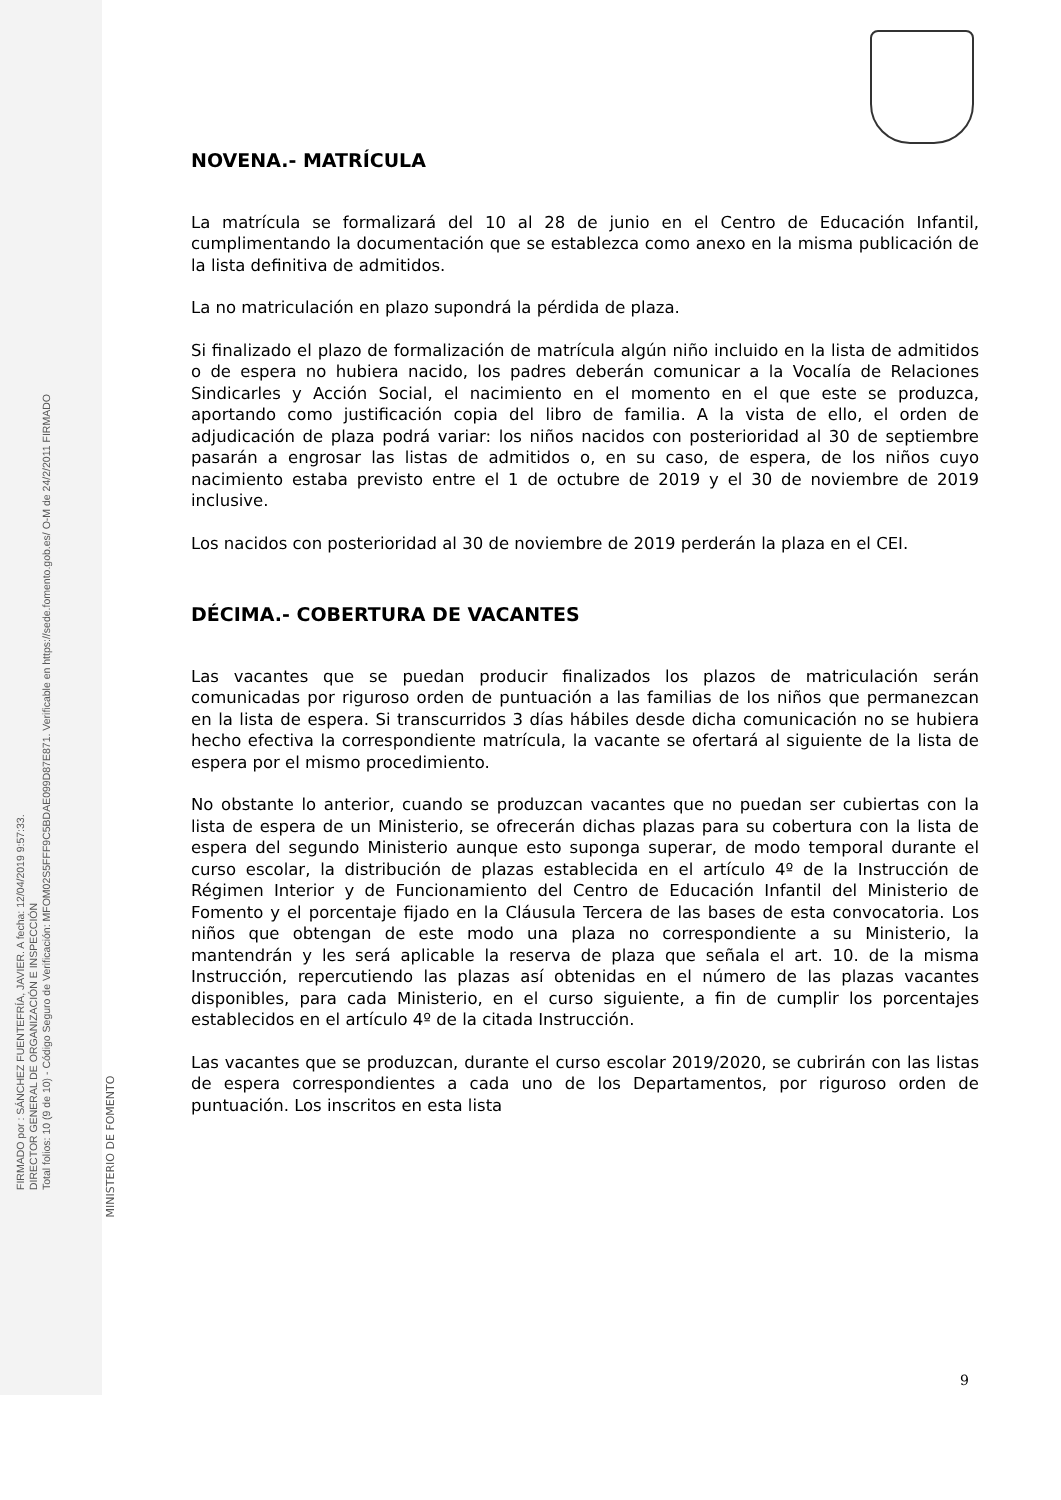FIRMADO por : SÁNCHEZ FUENTEFRÍA, JAVIER. A fecha: 12/04/2019 9:57:33.
DIRECTOR GENERAL DE ORGANIZACIÓN E INSPECCIÓN
Total folios: 10 (9 de 10) - Código Seguro de Verificación: MFOM02S5FFF9C5BDAE099D87E871. Verificable en https://sede.fomento.gob.es/ O-M de 24/2/2011 FIRMADO
MINISTERIO DE FOMENTO
NOVENA.- MATRÍCULA
La matrícula se formalizará del 10 al 28 de junio en el Centro de Educación Infantil, cumplimentando la documentación que se establezca como anexo en la misma publicación de la lista definitiva de admitidos.
La no matriculación en plazo supondrá la pérdida de plaza.
Si finalizado el plazo de formalización de matrícula algún niño incluido en la lista de admitidos o de espera no hubiera nacido, los padres deberán comunicar a la Vocalía de Relaciones Sindicarles y Acción Social, el nacimiento en el momento en el que este se produzca, aportando como justificación copia del libro de familia. A la vista de ello, el orden de adjudicación de plaza podrá variar: los niños nacidos con posterioridad al 30 de septiembre pasarán a engrosar las listas de admitidos o, en su caso, de espera, de los niños cuyo nacimiento estaba previsto entre el 1 de octubre de 2019 y el 30 de noviembre de 2019 inclusive.
Los nacidos con posterioridad al 30 de noviembre de 2019 perderán la plaza en el CEI.
DÉCIMA.- COBERTURA DE VACANTES
Las vacantes que se puedan producir finalizados los plazos de matriculación serán comunicadas por riguroso orden de puntuación a las familias de los niños que permanezcan en la lista de espera. Si transcurridos 3 días hábiles desde dicha comunicación no se hubiera hecho efectiva la correspondiente matrícula, la vacante se ofertará al siguiente de la lista de espera por el mismo procedimiento.
No obstante lo anterior, cuando se produzcan vacantes que no puedan ser cubiertas con la lista de espera de un Ministerio, se ofrecerán dichas plazas para su cobertura con la lista de espera del segundo Ministerio aunque esto suponga superar, de modo temporal durante el curso escolar, la distribución de plazas establecida en el artículo 4º de la Instrucción de Régimen Interior y de Funcionamiento del Centro de Educación Infantil del Ministerio de Fomento y el porcentaje fijado en la Cláusula Tercera de las bases de esta convocatoria. Los niños que obtengan de este modo una plaza no correspondiente a su Ministerio, la mantendrán y les será aplicable la reserva de plaza que señala el art. 10. de la misma Instrucción, repercutiendo las plazas así obtenidas en el número de las plazas vacantes disponibles, para cada Ministerio, en el curso siguiente, a fin de cumplir los porcentajes establecidos en el artículo 4º de la citada Instrucción.
Las vacantes que se produzcan, durante el curso escolar 2019/2020, se cubrirán con las listas de espera correspondientes a cada uno de los Departamentos, por riguroso orden de puntuación. Los inscritos en esta lista
9